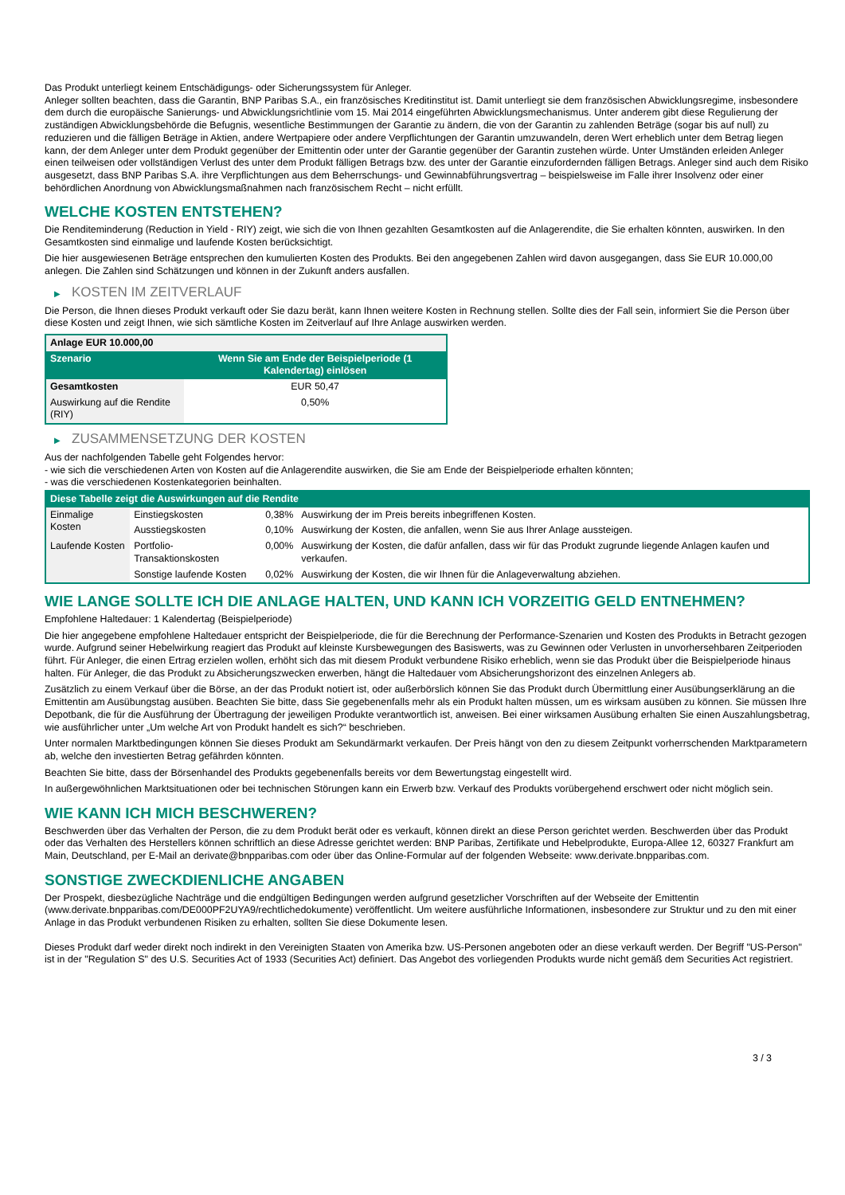Das Produkt unterliegt keinem Entschädigungs- oder Sicherungssystem für Anleger.
Anleger sollten beachten, dass die Garantin, BNP Paribas S.A., ein französisches Kreditinstitut ist. Damit unterliegt sie dem französischen Abwicklungsregime, insbesondere dem durch die europäische Sanierungs- und Abwicklungsrichtlinie vom 15. Mai 2014 eingeführten Abwicklungsmechanismus. Unter anderem gibt diese Regulierung der zuständigen Abwicklungsbehörde die Befugnis, wesentliche Bestimmungen der Garantie zu ändern, die von der Garantin zu zahlenden Beträge (sogar bis auf null) zu reduzieren und die fälligen Beträge in Aktien, andere Wertpapiere oder andere Verpflichtungen der Garantin umzuwandeln, deren Wert erheblich unter dem Betrag liegen kann, der dem Anleger unter dem Produkt gegenüber der Emittentin oder unter der Garantie gegenüber der Garantin zustehen würde. Unter Umständen erleiden Anleger einen teilweisen oder vollständigen Verlust des unter dem Produkt fälligen Betrags bzw. des unter der Garantie einzufordernden fälligen Betrags. Anleger sind auch dem Risiko ausgesetzt, dass BNP Paribas S.A. ihre Verpflichtungen aus dem Beherrschungs- und Gewinnabführungsvertrag – beispielsweise im Falle ihrer Insolvenz oder einer behördlichen Anordnung von Abwicklungsmaßnahmen nach französischem Recht – nicht erfüllt.
WELCHE KOSTEN ENTSTEHEN?
Die Renditeminderung (Reduction in Yield - RIY) zeigt, wie sich die von Ihnen gezahlten Gesamtkosten auf die Anlagerendite, die Sie erhalten könnten, auswirken. In den Gesamtkosten sind einmalige und laufende Kosten berücksichtigt.
Die hier ausgewiesenen Beträge entsprechen den kumulierten Kosten des Produkts. Bei den angegebenen Zahlen wird davon ausgegangen, dass Sie EUR 10.000,00 anlegen. Die Zahlen sind Schätzungen und können in der Zukunft anders ausfallen.
▶ KOSTEN IM ZEITVERLAUF
Die Person, die Ihnen dieses Produkt verkauft oder Sie dazu berät, kann Ihnen weitere Kosten in Rechnung stellen. Sollte dies der Fall sein, informiert Sie die Person über diese Kosten und zeigt Ihnen, wie sich sämtliche Kosten im Zeitverlauf auf Ihre Anlage auswirken werden.
| Anlage EUR 10.000,00 | |
| --- | --- |
| Szenario | Wenn Sie am Ende der Beispielperiode (1 Kalendertag) einlösen |
| Gesamtkosten | EUR 50,47 |
| Auswirkung auf die Rendite (RIY) | 0,50% |
▶ ZUSAMMENSETZUNG DER KOSTEN
Aus der nachfolgenden Tabelle geht Folgendes hervor:
- wie sich die verschiedenen Arten von Kosten auf die Anlagerendite auswirken, die Sie am Ende der Beispielperiode erhalten könnten;
- was die verschiedenen Kostenkategorien beinhalten.
| Diese Tabelle zeigt die Auswirkungen auf die Rendite | | | |
| --- | --- | --- | --- |
| Einmalige Kosten | Einstiegskosten | 0,38% | Auswirkung der im Preis bereits inbegriffenen Kosten. |
| | Ausstiegskosten | 0,10% | Auswirkung der Kosten, die anfallen, wenn Sie aus Ihrer Anlage aussteigen. |
| Laufende Kosten | Portfolio-Transaktionskosten | 0,00% | Auswirkung der Kosten, die dafür anfallen, dass wir für das Produkt zugrunde liegende Anlagen kaufen und verkaufen. |
| | Sonstige laufende Kosten | 0,02% | Auswirkung der Kosten, die wir Ihnen für die Anlageverwaltung abziehen. |
WIE LANGE SOLLTE ICH DIE ANLAGE HALTEN, UND KANN ICH VORZEITIG GELD ENTNEHMEN?
Empfohlene Haltedauer: 1 Kalendertag (Beispielperiode)
Die hier angegebene empfohlene Haltedauer entspricht der Beispielperiode, die für die Berechnung der Performance-Szenarien und Kosten des Produkts in Betracht gezogen wurde. Aufgrund seiner Hebelwirkung reagiert das Produkt auf kleinste Kursbewegungen des Basiswerts, was zu Gewinnen oder Verlusten in unvorhersehbaren Zeitperioden führt. Für Anleger, die einen Ertrag erzielen wollen, erhöht sich das mit diesem Produkt verbundene Risiko erheblich, wenn sie das Produkt über die Beispielperiode hinaus halten. Für Anleger, die das Produkt zu Absicherungszwecken erwerben, hängt die Haltedauer vom Absicherungshorizont des einzelnen Anlegers ab.
Zusätzlich zu einem Verkauf über die Börse, an der das Produkt notiert ist, oder außerbörslich können Sie das Produkt durch Übermittlung einer Ausübungserklärung an die Emittentin am Ausübungstag ausüben. Beachten Sie bitte, dass Sie gegebenenfalls mehr als ein Produkt halten müssen, um es wirksam ausüben zu können. Sie müssen Ihre Depotbank, die für die Ausführung der Übertragung der jeweiligen Produkte verantwortlich ist, anweisen. Bei einer wirksamen Ausübung erhalten Sie einen Auszahlungsbetrag, wie ausführlicher unter „Um welche Art von Produkt handelt es sich?“ beschrieben.
Unter normalen Marktbedingungen können Sie dieses Produkt am Sekundärmarkt verkaufen. Der Preis hängt von den zu diesem Zeitpunkt vorherrschenden Marktparametern ab, welche den investierten Betrag gefährden könnten.
Beachten Sie bitte, dass der Börsenhandel des Produkts gegebenenfalls bereits vor dem Bewertungstag eingestellt wird.
In außergewöhnlichen Marktsituationen oder bei technischen Störungen kann ein Erwerb bzw. Verkauf des Produkts vorübergehend erschwert oder nicht möglich sein.
WIE KANN ICH MICH BESCHWEREN?
Beschwerden über das Verhalten der Person, die zu dem Produkt berät oder es verkauft, können direkt an diese Person gerichtet werden. Beschwerden über das Produkt oder das Verhalten des Herstellers können schriftlich an diese Adresse gerichtet werden: BNP Paribas, Zertifikate und Hebelprodukte, Europa-Allee 12, 60327 Frankfurt am Main, Deutschland, per E-Mail an derivate@bnpparibas.com oder über das Online-Formular auf der folgenden Webseite: www.derivate.bnpparibas.com.
SONSTIGE ZWECKDIENLICHE ANGABEN
Der Prospekt, diesbezügliche Nachträge und die endgültigen Bedingungen werden aufgrund gesetzlicher Vorschriften auf der Webseite der Emittentin (www.derivate.bnpparibas.com/DE000PF2UYA9/rechtlichedokumente) veröffentlicht. Um weitere ausführliche Informationen, insbesondere zur Struktur und zu den mit einer Anlage in das Produkt verbundenen Risiken zu erhalten, sollten Sie diese Dokumente lesen.
Dieses Produkt darf weder direkt noch indirekt in den Vereinigten Staaten von Amerika bzw. US-Personen angeboten oder an diese verkauft werden. Der Begriff "US-Person" ist in der "Regulation S" des U.S. Securities Act of 1933 (Securities Act) definiert. Das Angebot des vorliegenden Produkts wurde nicht gemäß dem Securities Act registriert.
3 / 3